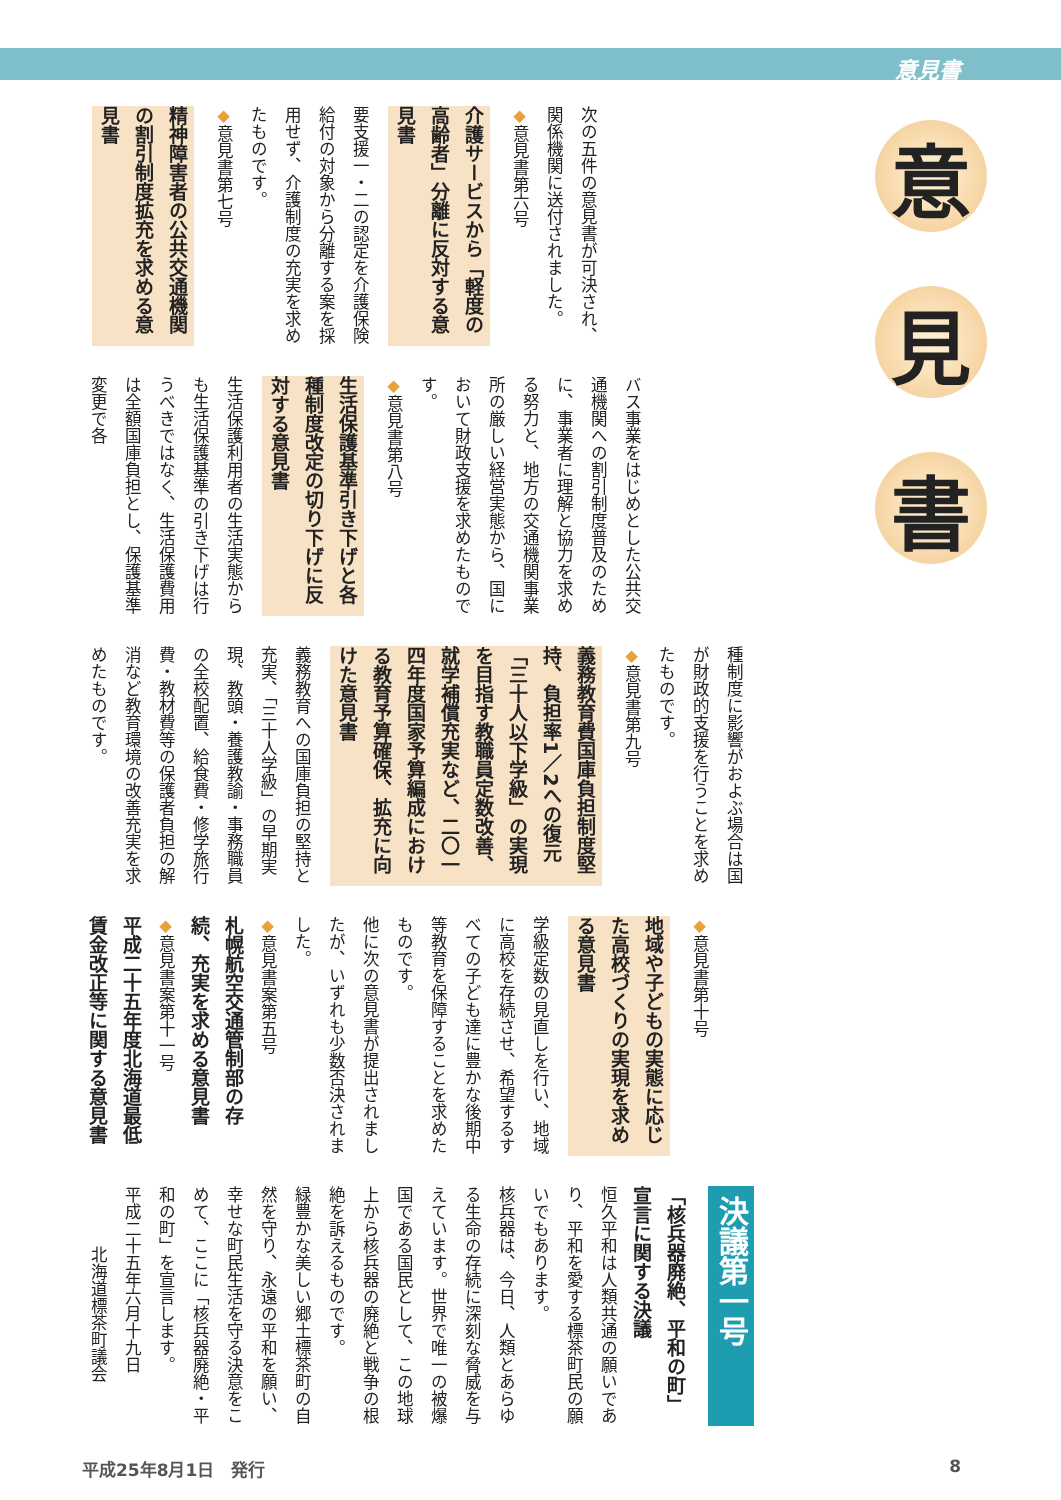意見書
意
見
書
次の五件の意見書が可決され、関係機関に送付されました。
◆意見書第六号
介護サービスから「軽度の高齢者」分離に反対する意見書
要支援一・二の認定を介護保険給付の対象から分離する案を採用せず、介護制度の充実を求めたものです。
◆意見書第七号
精神障害者の公共交通機関の割引制度拡充を求める意見書
バス事業をはじめとした公共交通機関への割引制度普及のために、事業者に理解と協力を求める努力と、地方の交通機関事業所の厳しい経営実態から、国において財政支援を求めたものです。
◆意見書第八号
生活保護基準引き下げと各種制度改定の切り下げに反対する意見書
生活保護利用者の生活実態からも生活保護基準の引き下げは行うべきではなく、生活保護費用は全額国庫負担とし、保護基準変更で各
種制度に影響がおよぶ場合は国が財政的支援を行うことを求めたものです。
◆意見書第九号
義務教育費国庫負担制度堅持、負担率1／2への復元「三十人以下学級」の実現を目指す教職員定数改善、就学補償充実など、二〇一四年度国家予算編成における教育予算確保、拡充に向けた意見書
義務教育への国庫負担の堅持と充実、「三十人学級」の早期実現、教頭・養護教諭・事務職員の全校配置、給食費・修学旅行費・教材費等の保護者負担の解消など教育環境の改善充実を求めたものです。
◆意見書第十号
地域や子どもの実態に応じた高校づくりの実現を求める意見書
学級定数の見直しを行い、地域に高校を存続させ、希望するすべての子ども達に豊かな後期中等教育を保障することを求めたものです。
他に次の意見書が提出されましたが、いずれも少数否決されました。
◆意見書案第五号
札幌航空交通管制部の存続、充実を求める意見書
◆意見書案第十一号
平成二十五年度北海道最低賃金改正等に関する意見書
決議第一号
「核兵器廃絶、平和の町」宣言に関する決議
恒久平和は人類共通の願いであり、平和を愛する標茶町民の願いでもあります。
核兵器は、今日、人類とあらゆる生命の存続に深刻な脅威を与えています。世界で唯一の被爆国である国民として、この地球上から核兵器の廃絶と戦争の根絶を訴えるものです。
緑豊かな美しい郷土標茶町の自然を守り、永遠の平和を願い、幸せな町民生活を守る決意をこめて、ここに「核兵器廃絶・平和の町」を宣言します。
平成二十五年六月十九日
北海道標茶町議会
平成25年8月1日　発行 8